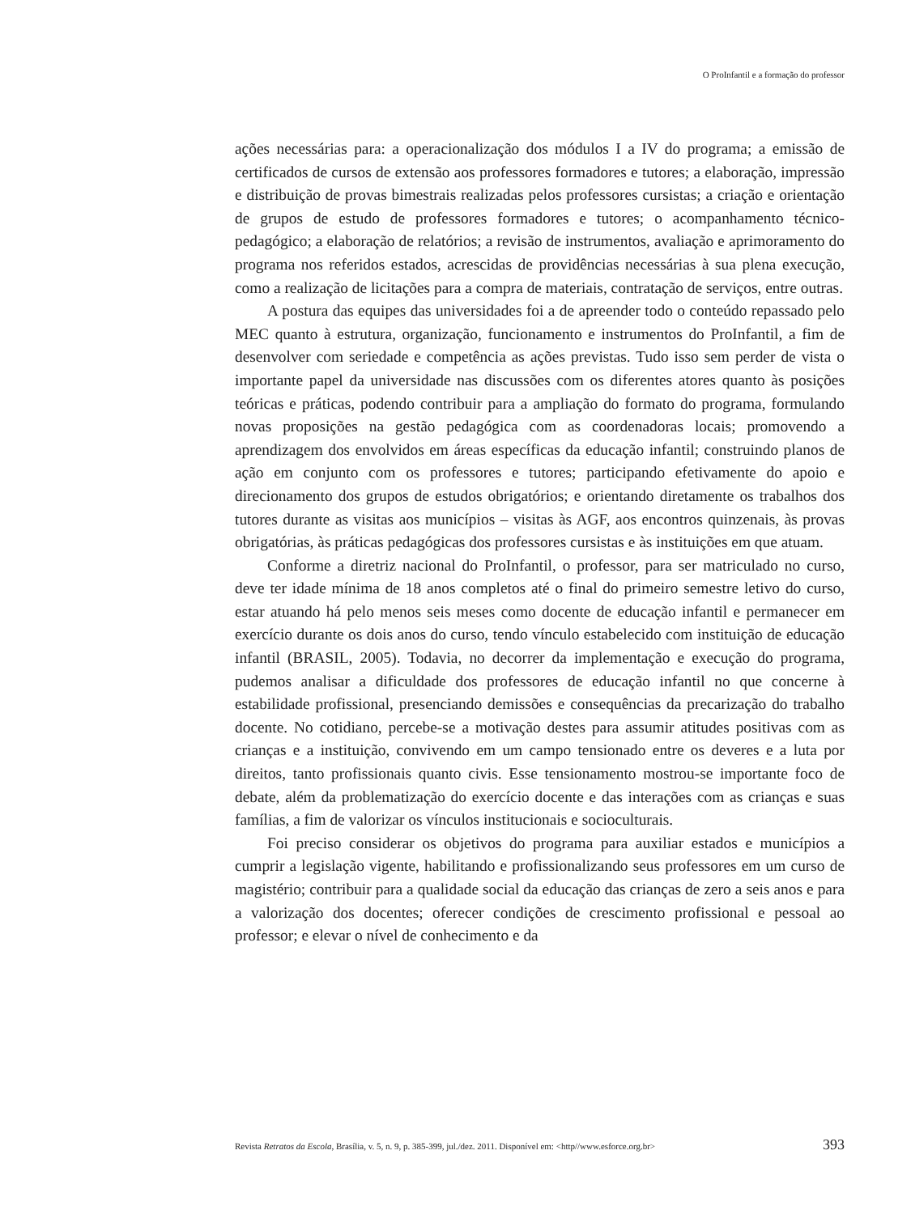O ProInfantil e a formação do professor
ações necessárias para: a operacionalização dos módulos I a IV do programa; a emissão de certificados de cursos de extensão aos professores formadores e tutores; a elaboração, impressão e distribuição de provas bimestrais realizadas pelos professores cursistas; a criação e orientação de grupos de estudo de professores formadores e tutores; o acompanhamento técnico-pedagógico; a elaboração de relatórios; a revisão de instrumentos, avaliação e aprimoramento do programa nos referidos estados, acrescidas de providências necessárias à sua plena execução, como a realização de licitações para a compra de materiais, contratação de serviços, entre outras.
A postura das equipes das universidades foi a de apreender todo o conteúdo repassado pelo MEC quanto à estrutura, organização, funcionamento e instrumentos do ProInfantil, a fim de desenvolver com seriedade e competência as ações previstas. Tudo isso sem perder de vista o importante papel da universidade nas discussões com os diferentes atores quanto às posições teóricas e práticas, podendo contribuir para a ampliação do formato do programa, formulando novas proposições na gestão pedagógica com as coordenadoras locais; promovendo a aprendizagem dos envolvidos em áreas específicas da educação infantil; construindo planos de ação em conjunto com os professores e tutores; participando efetivamente do apoio e direcionamento dos grupos de estudos obrigatórios; e orientando diretamente os trabalhos dos tutores durante as visitas aos municípios – visitas às AGF, aos encontros quinzenais, às provas obrigatórias, às práticas pedagógicas dos professores cursistas e às instituições em que atuam.
Conforme a diretriz nacional do ProInfantil, o professor, para ser matriculado no curso, deve ter idade mínima de 18 anos completos até o final do primeiro semestre letivo do curso, estar atuando há pelo menos seis meses como docente de educação infantil e permanecer em exercício durante os dois anos do curso, tendo vínculo estabelecido com instituição de educação infantil (BRASIL, 2005). Todavia, no decorrer da implementação e execução do programa, pudemos analisar a dificuldade dos professores de educação infantil no que concerne à estabilidade profissional, presenciando demissões e consequências da precarização do trabalho docente. No cotidiano, percebe-se a motivação destes para assumir atitudes positivas com as crianças e a instituição, convivendo em um campo tensionado entre os deveres e a luta por direitos, tanto profissionais quanto civis. Esse tensionamento mostrou-se importante foco de debate, além da problematização do exercício docente e das interações com as crianças e suas famílias, a fim de valorizar os vínculos institucionais e socioculturais.
Foi preciso considerar os objetivos do programa para auxiliar estados e municípios a cumprir a legislação vigente, habilitando e profissionalizando seus professores em um curso de magistério; contribuir para a qualidade social da educação das crianças de zero a seis anos e para a valorização dos docentes; oferecer condições de crescimento profissional e pessoal ao professor; e elevar o nível de conhecimento e da
Revista Retratos da Escola, Brasília, v. 5, n. 9, p. 385-399, jul./dez. 2011. Disponível em: <http//www.esforce.org.br> 393